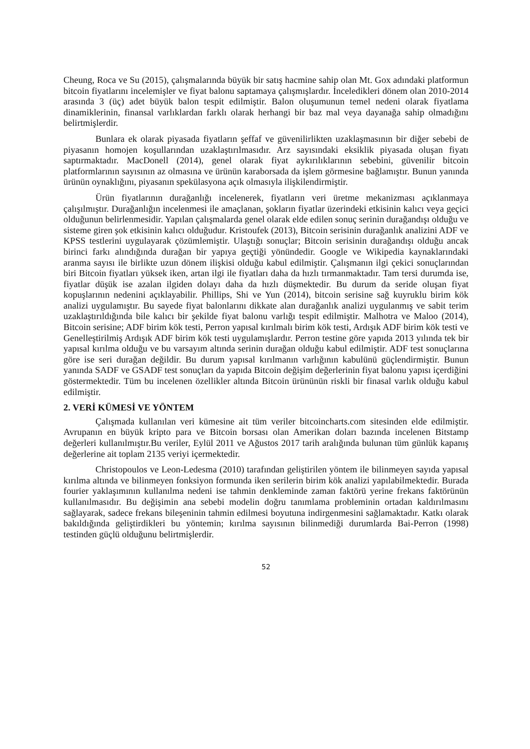Cheung, Roca ve Su (2015), çalışmalarında büyük bir satış hacmine sahip olan Mt. Gox adındaki platformun bitcoin fiyatlarını incelemişler ve fiyat balonu saptamaya çalışmışlardır. İnceledikleri dönem olan 2010-2014 arasında 3 (üç) adet büyük balon tespit edilmiştir. Balon oluşumunun temel nedeni olarak fiyatlama dinamiklerinin, finansal varlıklardan farklı olarak herhangi bir baz mal veya dayanağa sahip olmadığını belirtmişlerdir.
Bunlara ek olarak piyasada fiyatların şeffaf ve güvenilirlikten uzaklaşmasının bir diğer sebebi de piyasanın homojen koşullarından uzaklaştırılmasıdır. Arz sayısındaki eksiklik piyasada oluşan fiyatı saptırmaktadır. MacDonell (2014), genel olarak fiyat aykırılıklarının sebebini, güvenilir bitcoin platformlarının sayısının az olmasına ve ürünün karaborsada da işlem görmesine bağlamıştır. Bunun yanında ürünün oynaklığını, piyasanın spekülasyona açık olmasıyla ilişkilendirmiştir.
Ürün fiyatlarının durağanlığı incelenerek, fiyatların veri üretme mekanizması açıklanmaya çalışılmıştır. Durağanlığın incelenmesi ile amaçlanan, şokların fiyatlar üzerindeki etkisinin kalıcı veya geçici olduğunun belirlenmesidir. Yapılan çalışmalarda genel olarak elde edilen sonuç serinin durağandışı olduğu ve sisteme giren şok etkisinin kalıcı olduğudur. Kristoufek (2013), Bitcoin serisinin durağanlık analizini ADF ve KPSS testlerini uygulayarak çözümlemiştir. Ulaştığı sonuçlar; Bitcoin serisinin durağandışı olduğu ancak birinci farkı alındığında durağan bir yapıya geçtiği yönündedir. Google ve Wikipedia kaynaklarındaki aranma sayısı ile birlikte uzun dönem ilişkisi olduğu kabul edilmiştir. Çalışmanın ilgi çekici sonuçlarından biri Bitcoin fiyatları yüksek iken, artan ilgi ile fiyatları daha da hızlı tırmanmaktadır. Tam tersi durumda ise, fiyatlar düşük ise azalan ilgiden dolayı daha da hızlı düşmektedir. Bu durum da seride oluşan fiyat kopuşlarının nedenini açıklayabilir. Phillips, Shi ve Yun (2014), bitcoin serisine sağ kuyruklu birim kök analizi uygulamıştır. Bu sayede fiyat balonlarını dikkate alan durağanlık analizi uygulanmış ve sabit terim uzaklaştırıldığında bile kalıcı bir şekilde fiyat balonu varlığı tespit edilmiştir. Malhotra ve Maloo (2014), Bitcoin serisine; ADF birim kök testi, Perron yapısal kırılmalı birim kök testi, Ardışık ADF birim kök testi ve Genelleştirilmiş Ardışık ADF birim kök testi uygulamışlardır. Perron testine göre yapıda 2013 yılında tek bir yapısal kırılma olduğu ve bu varsayım altında serinin durağan olduğu kabul edilmiştir. ADF test sonuçlarına göre ise seri durağan değildir. Bu durum yapısal kırılmanın varlığının kabulünü güçlendirmiştir. Bunun yanında SADF ve GSADF test sonuçları da yapıda Bitcoin değişim değerlerinin fiyat balonu yapısı içerdiğini göstermektedir. Tüm bu incelenen özellikler altında Bitcoin ürününün riskli bir finasal varlık olduğu kabul edilmiştir.
2. VERİ KÜMESİ VE YÖNTEM
Çalışmada kullanılan veri kümesine ait tüm veriler bitcoincharts.com sitesinden elde edilmiştir. Avrupanın en büyük kripto para ve Bitcoin borsası olan Amerikan doları bazında incelenen Bitstamp değerleri kullanılmıştır.Bu veriler, Eylül 2011 ve Ağustos 2017 tarih aralığında bulunan tüm günlük kapanış değerlerine ait toplam 2135 veriyi içermektedir.
Christopoulos ve Leon-Ledesma (2010) tarafından geliştirilen yöntem ile bilinmeyen sayıda yapısal kırılma altında ve bilinmeyen fonksiyon formunda iken serilerin birim kök analizi yapılabilmektedir. Burada fourier yaklaşımının kullanılma nedeni ise tahmin denkleminde zaman faktörü yerine frekans faktörünün kullanılmasıdır. Bu değişimin ana sebebi modelin doğru tanımlama probleminin ortadan kaldırılmasını sağlayarak, sadece frekans bileşeninin tahmin edilmesi boyutuna indirgenmesini sağlamaktadır. Katkı olarak bakıldığında geliştirdikleri bu yöntemin; kırılma sayısının bilinmediği durumlarda Bai-Perron (1998) testinden güçlü olduğunu belirtmişlerdir.
52